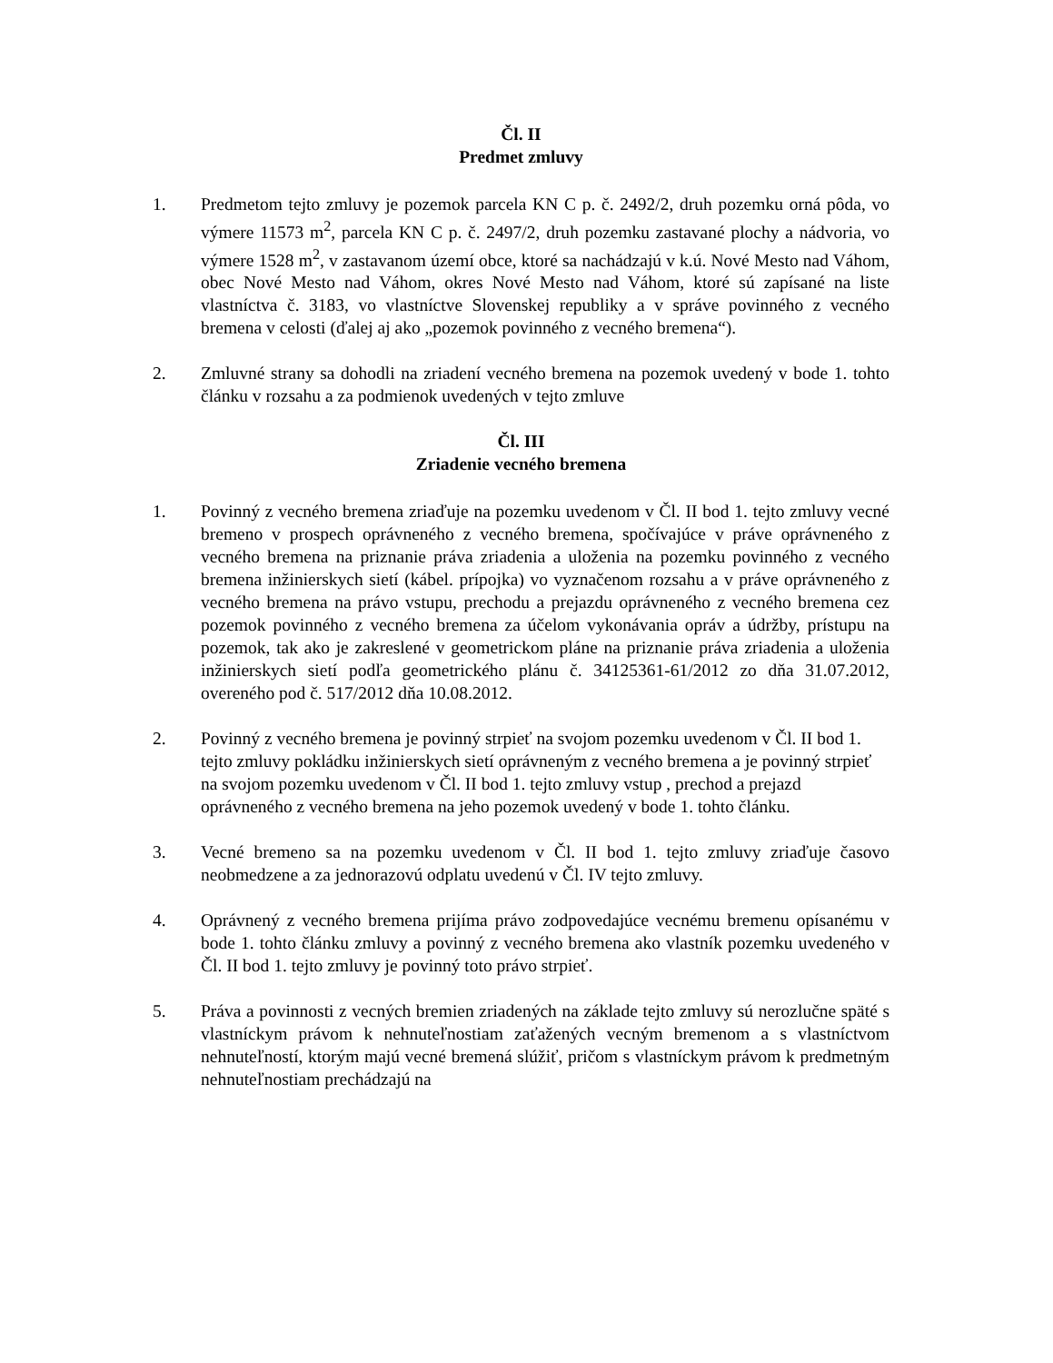Čl. II
Predmet zmluvy
1. Predmetom tejto zmluvy je pozemok parcela KN C p. č. 2492/2, druh pozemku orná pôda, vo výmere 11573 m<sup>2</sup>, parcela KN C p. č. 2497/2, druh pozemku zastavané plochy a nádvoria, vo výmere 1528 m<sup>2</sup>, v zastavanom území obce, ktoré sa nachádzajú v k.ú. Nové Mesto nad Váhom, obec Nové Mesto nad Váhom, okres Nové Mesto nad Váhom, ktoré sú zapísané na liste vlastníctva č. 3183, vo vlastníctve Slovenskej republiky a v správe povinného z vecného bremena v celosti (ďalej aj ako „pozemok povinného z vecného bremena“).
2. Zmluvné strany sa dohodli na zriadení vecného bremena na pozemok uvedený v bode 1. tohto článku v rozsahu a za podmienok uvedených v tejto zmluve
Čl. III
Zriadenie vecného bremena
1. Povinný z vecného bremena zriaďuje na pozemku uvedenom v Čl. II bod 1. tejto zmluvy vecné bremeno v prospech oprávneného z vecného bremena, spočívajúce v práve oprávneného z vecného bremena na priznanie práva zriadenia a uloženia na pozemku povinného z vecného bremena inžinierskych sietí (kábel. prípojka) vo vyznačenom rozsahu a v práve oprávneného z vecného bremena na právo vstupu, prechodu a prejazdu oprávneného z vecného bremena cez pozemok povinného z vecného bremena za účelom vykonávania opráv a údržby, prístupu na pozemok, tak ako je zakreslené v geometrickom pláne na priznanie práva zriadenia a uloženia inžinierskych sietí podľa geometrického plánu č. 34125361-61/2012 zo dňa 31.07.2012, overeného pod č. 517/2012 dňa 10.08.2012.
2. Povinný z vecného bremena je povinný strpieť na svojom pozemku uvedenom v Čl. II bod 1. tejto zmluvy pokládku inžinierskych sietí oprávneným z vecného bremena a je povinný strpieť na svojom pozemku uvedenom v Čl. II bod 1. tejto zmluvy vstup , prechod a prejazd oprávneného z vecného bremena na jeho pozemok uvedený v bode 1. tohto článku.
3. Vecné bremeno sa na pozemku uvedenom v Čl. II bod 1. tejto zmluvy zriaďuje časovo neobmedzene a za jednorazovú odplatu uvedenú v Čl. IV tejto zmluvy.
4. Oprávnený z vecného bremena prijíma právo zodpovedajúce vecnému bremenu opísanému v bode 1. tohto článku zmluvy a povinný z vecného bremena ako vlastník pozemku uvedeného v Čl. II bod 1. tejto zmluvy je povinný toto právo strpieť.
5. Práva a povinnosti z vecných bremien zriadených na základe tejto zmluvy sú nerozlučne späté s vlastníckym právom k nehnuteľnostiam zaťažených vecným bremenom a s vlastníctvom nehnuteľností, ktorým majú vecné bremená slúžiť, pričom s vlastníckym právom k predmetným nehnuteľnostiam prechádzajú na